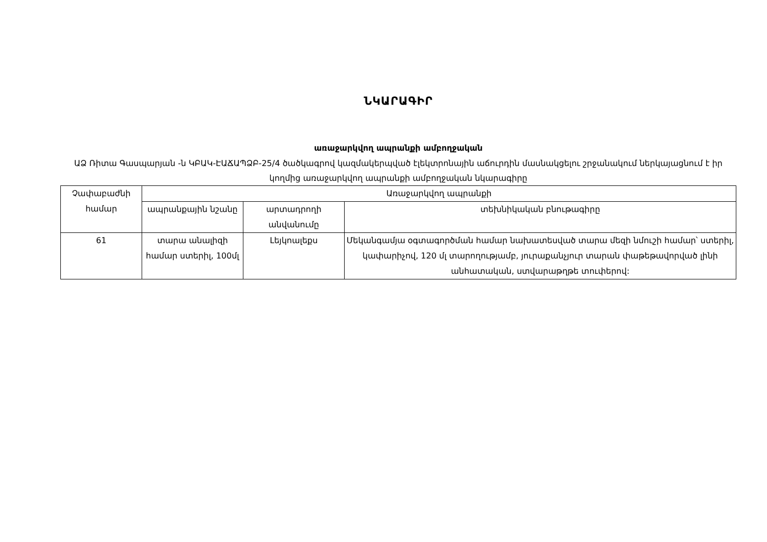ՆԿԱՐԱԳԻՐ
առաջարկվող ապրանքի ամբողջական
ԱՁ Ռիտա Գասպարյան -ն ԿԲԱԿ-ԷԱՃԱՊՁԲ-25/4 ծածկագրով կազմակերպված էլեկտրոնային աճուրդին մասնակցելու շրջանակում ներկայացնում է իր կողմից առաջարկվող ապրանքի ամբողջական նկարագիրը
| Չափաբաժնի համար | Առաջարկվող ապրանքի | | |
| --- | --- | --- | --- |
| | ապրանքային նշանը | արտադրողի անվանումը | տեխնիկական բնութագիրը |
| 61 | տարա անալիզի համար ստերիլ, 100մլ | Լեյկոալեքս | Մեկանգամյա օգտագործման համար նախատեսված տարա մեզի նմուշի համար՝ ստերիլ, կափարիչով, 120 մլ տարողությամբ, յուրաքանչյուր տարան փաթեթավորված լինի անհատական, ստվարաթղթե տուփերով: |